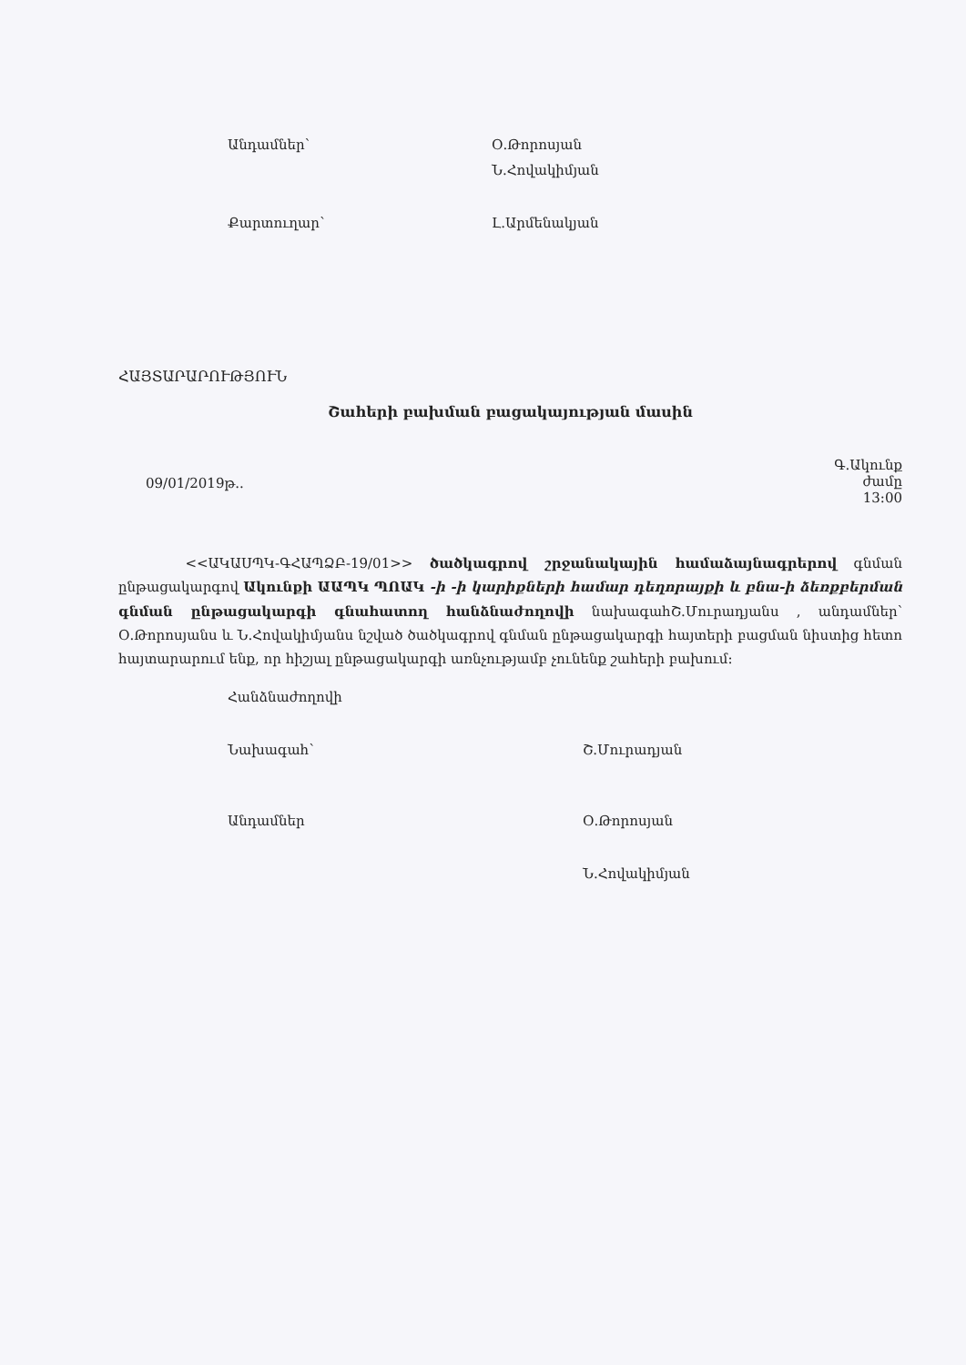Անդամներ՝ Օ.Թորոսյան
Ն.Հովակիմյան
Քարտուղար՝ Լ.Արմենակյան
ՀԱՅՏԱՐԱՐՈՒԹՅՈՒՆ
Շահերի բախման բացակայության մասին
09/01/2019թ..
Գ.Ակունք
ժամը
13:00
<<ԱԿԱՍՊԿ-ԳՀԱՊՁԲ-19/01>> ծածկագրով շրջանակային համաձայնագրերով գնման ընթացակարգով Ակունքի ԱԱՊԿ ՊՈԱԿ -ի -ի կարիքների համար դեղորայքի և բնա-ի ձեռքբերման գնման ընթացակարգի գնահատող հանձնաժողովի նախագահՇ.Մուրադյանս , անդամներ՝ Օ.Թորոսյանս և Ն.Հովակիմյանս նշված ծածկագրով գնման ընթացակարգի հայտերի բացման նիստից հետո հայտարարում ենք, որ հիշյալ ընթացակարգի առնչությամբ չունենք շահերի բախում:
Հանձնաժողովի
Նախագահ՝ Շ.Մուրադյան
Անդամներ Օ.Թորոսյան
Ն.Հովակիմյան